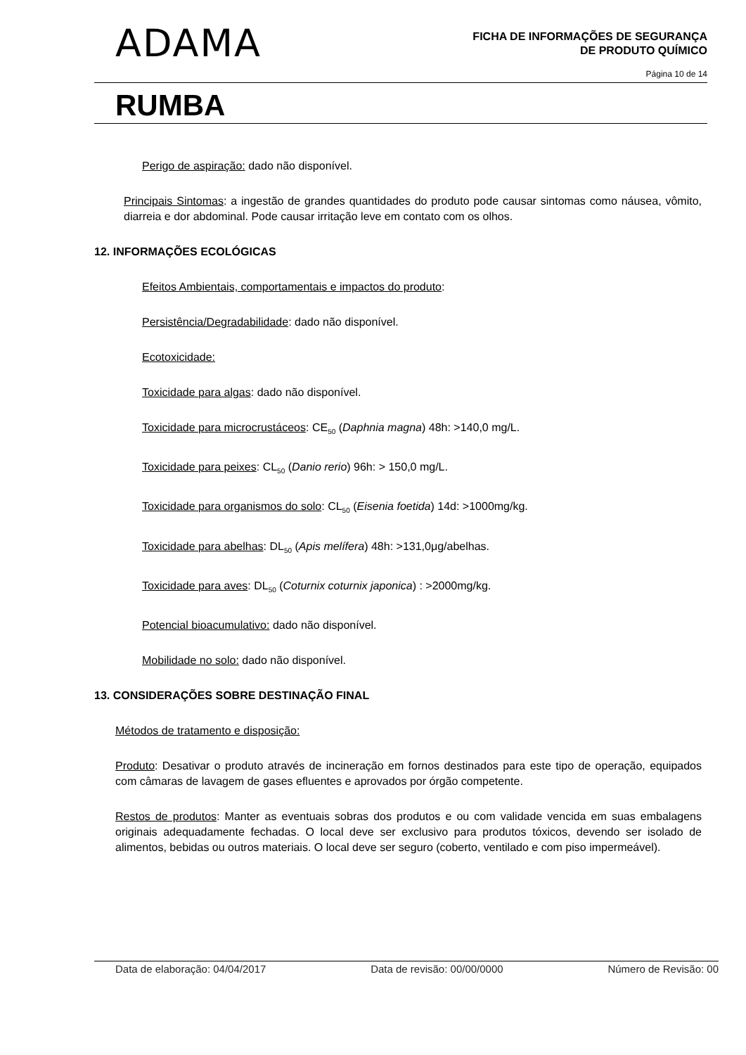ADAMA
FICHA DE INFORMAÇÕES DE SEGURANÇA
DE PRODUTO QUÍMICO
Página 10 de 14
RUMBA
Perigo de aspiração: dado não disponível.
Principais Sintomas: a ingestão de grandes quantidades do produto pode causar sintomas como náusea, vômito, diarreia e dor abdominal. Pode causar irritação leve em contato com os olhos.
12. INFORMAÇÕES ECOLÓGICAS
Efeitos Ambientais, comportamentais e impactos do produto:
Persistência/Degradabilidade: dado não disponível.
Ecotoxicidade:
Toxicidade para algas: dado não disponível.
Toxicidade para microcrustáceos: CE<sub>50</sub> (Daphnia magna) 48h: >140,0 mg/L.
Toxicidade para peixes: CL<sub>50</sub> (Danio rerio) 96h: > 150,0 mg/L.
Toxicidade para organismos do solo: CL<sub>50</sub> (Eisenia foetida) 14d: >1000mg/kg.
Toxicidade para abelhas: DL<sub>50</sub> (Apis melífera) 48h: >131,0μg/abelhas.
Toxicidade para aves: DL<sub>50</sub> (Coturnix coturnix japonica) : >2000mg/kg.
Potencial bioacumulativo: dado não disponível.
Mobilidade no solo: dado não disponível.
13. CONSIDERAÇÕES SOBRE DESTINAÇÃO FINAL
Métodos de tratamento e disposição:
Produto: Desativar o produto através de incineração em fornos destinados para este tipo de operação, equipados com câmaras de lavagem de gases efluentes e aprovados por órgão competente.
Restos de produtos: Manter as eventuais sobras dos produtos e ou com validade vencida em suas embalagens originais adequadamente fechadas. O local deve ser exclusivo para produtos tóxicos, devendo ser isolado de alimentos, bebidas ou outros materiais. O local deve ser seguro (coberto, ventilado e com piso impermeável).
Data de elaboração: 04/04/2017 Data de revisão: 00/00/0000 Número de Revisão: 00